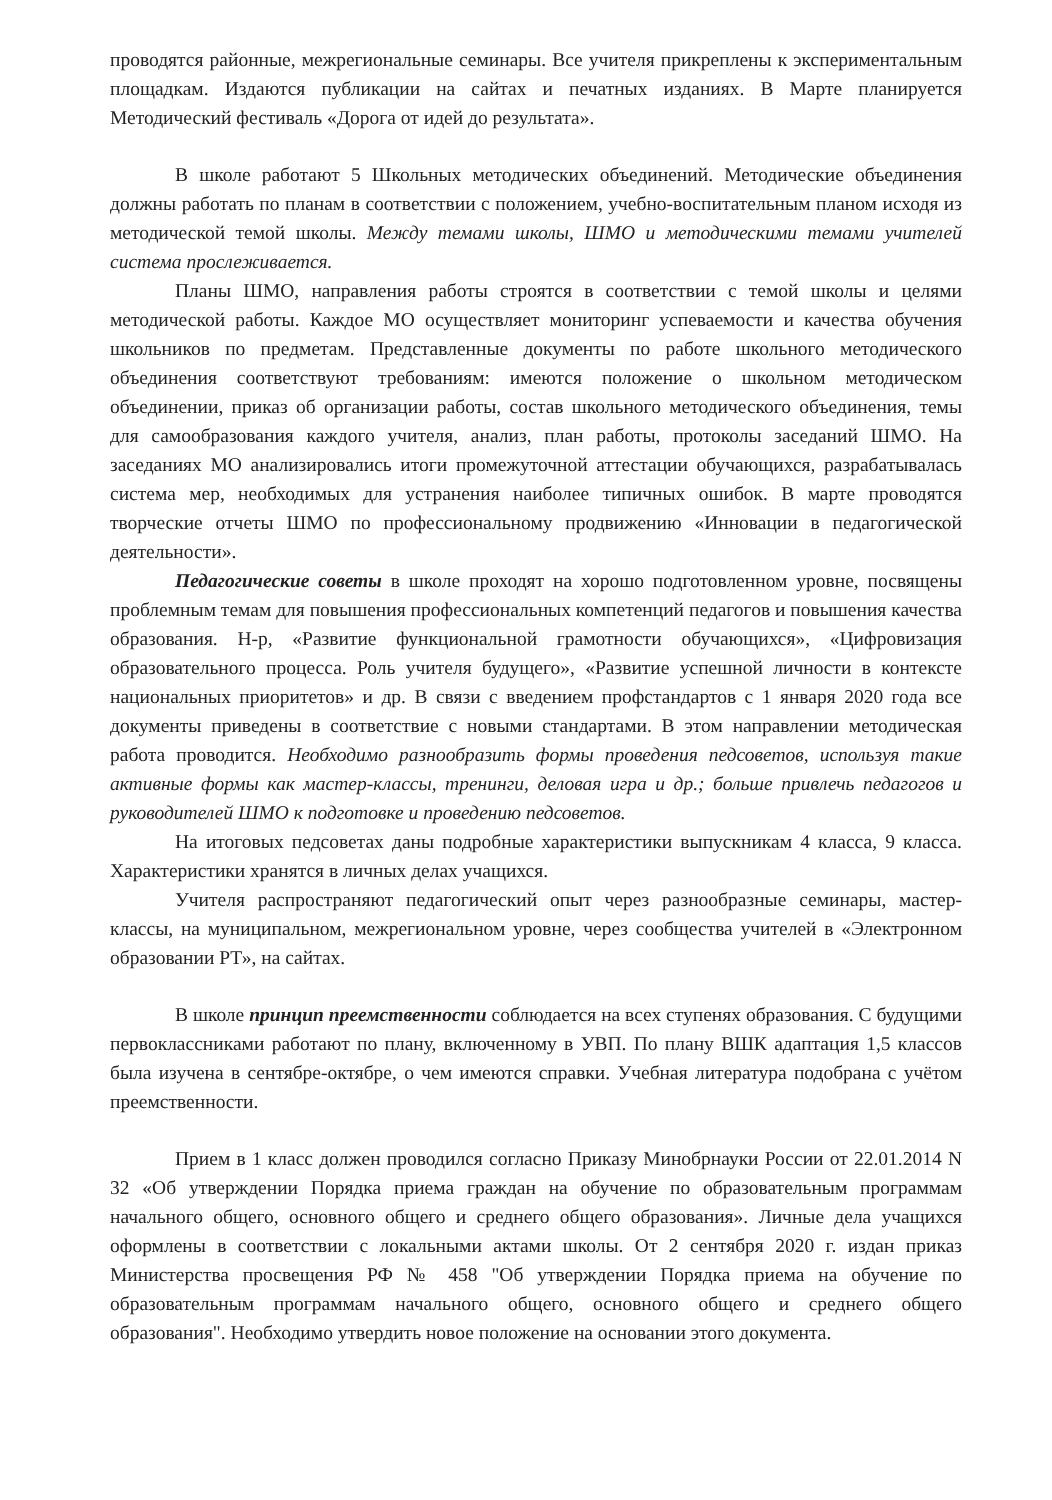проводятся районные, межрегиональные семинары. Все учителя прикреплены к экспериментальным площадкам. Издаются публикации на сайтах и печатных изданиях. В Марте планируется Методический фестиваль «Дорога от идей до результата».
В школе работают 5 Школьных методических объединений. Методические объединения должны работать по планам в соответствии с положением, учебно-воспитательным планом исходя из методической темой школы. Между темами школы, ШМО и методическими темами учителей система прослеживается.
Планы ШМО, направления работы строятся в соответствии с темой школы и целями методической работы. Каждое МО осуществляет мониторинг успеваемости и качества обучения школьников по предметам. Представленные документы по работе школьного методического объединения соответствуют требованиям: имеются положение о школьном методическом объединении, приказ об организации работы, состав школьного методического объединения, темы для самообразования каждого учителя, анализ, план работы, протоколы заседаний ШМО. На заседаниях МО анализировались итоги промежуточной аттестации обучающихся, разрабатывалась система мер, необходимых для устранения наиболее типичных ошибок. В марте проводятся творческие отчеты ШМО по профессиональному продвижению «Инновации в педагогической деятельности».
Педагогические советы в школе проходят на хорошо подготовленном уровне, посвящены проблемным темам для повышения профессиональных компетенций педагогов и повышения качества образования. Н-р, «Развитие функциональной грамотности обучающихся», «Цифровизация образовательного процесса. Роль учителя будущего», «Развитие успешной личности в контексте национальных приоритетов» и др. В связи с введением профстандартов с 1 января 2020 года все документы приведены в соответствие с новыми стандартами. В этом направлении методическая работа проводится. Необходимо разнообразить формы проведения педсоветов, используя такие активные формы как мастер-классы, тренинги, деловая игра и др.; больше привлечь педагогов и руководителей ШМО к подготовке и проведению педсоветов.
На итоговых педсоветах даны подробные характеристики выпускникам 4 класса, 9 класса. Характеристики хранятся в личных делах учащихся.
Учителя распространяют педагогический опыт через разнообразные семинары, мастер-классы, на муниципальном, межрегиональном уровне, через сообщества учителей в «Электронном образовании РТ», на сайтах.
В школе принцип преемственности соблюдается на всех ступенях образования. С будущими первоклассниками работают по плану, включенному в УВП. По плану ВШК адаптация 1,5 классов была изучена в сентябре-октябре, о чем имеются справки. Учебная литература подобрана с учётом преемственности.
Прием в 1 класс должен проводился согласно Приказу Минобрнауки России от 22.01.2014 N 32 «Об утверждении Порядка приема граждан на обучение по образовательным программам начального общего, основного общего и среднего общего образования». Личные дела учащихся оформлены в соответствии с локальными актами школы. От 2 сентября 2020 г. издан приказ Министерства просвещения РФ № 458 "Об утверждении Порядка приема на обучение по образовательным программам начального общего, основного общего и среднего общего образования". Необходимо утвердить новое положение на основании этого документа.